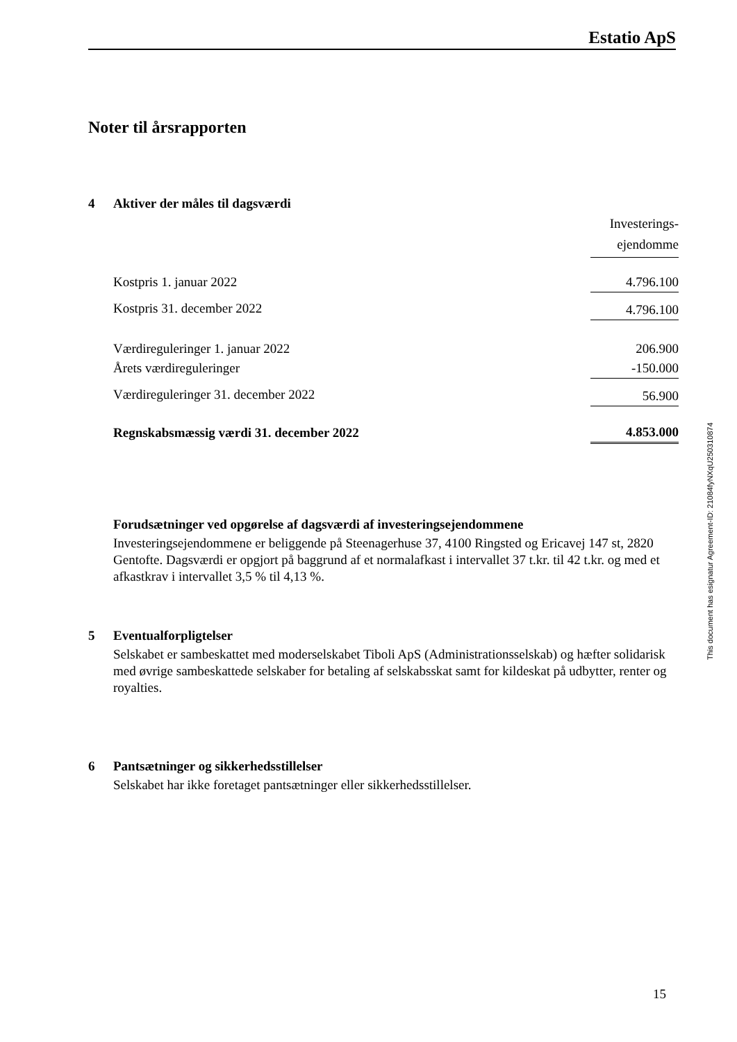Estatio ApS
Noter til årsrapporten
4 Aktiver der måles til dagsværdi
| | Investerings- ejendomme |
| Kostpris 1. januar 2022 | 4.796.100 |
| Kostpris 31. december 2022 | 4.796.100 |
| Værdireguleringer 1. januar 2022 | 206.900 |
| Årets værdireguleringer | -150.000 |
| Værdireguleringer 31. december 2022 | 56.900 |
| Regnskabsmæssig værdi 31. december 2022 | 4.853.000 |
Forudsætninger ved opgørelse af dagsværdi af investeringsejendommene
Investeringsejendommene er beliggende på Steenagerhuse 37, 4100 Ringsted og Ericavej 147 st, 2820 Gentofte. Dagsværdi er opgjort på baggrund af et normalafkast i intervallet 37 t.kr. til 42 t.kr. og med et afkastkrav i intervallet 3,5 % til 4,13 %.
5 Eventualforpligtelser
Selskabet er sambeskattet med moderselskabet Tiboli ApS (Administrationsselskab) og hæfter solidarisk med øvrige sambeskattede selskaber for betaling af selskabsskat samt for kildeskat på udbytter, renter og royalties.
6 Pantsætninger og sikkerhedsstillelser
Selskabet har ikke foretaget pantsætninger eller sikkerhedsstillelser.
This document has esignatur Agreement-ID: 21084fyNXqU250310874
15